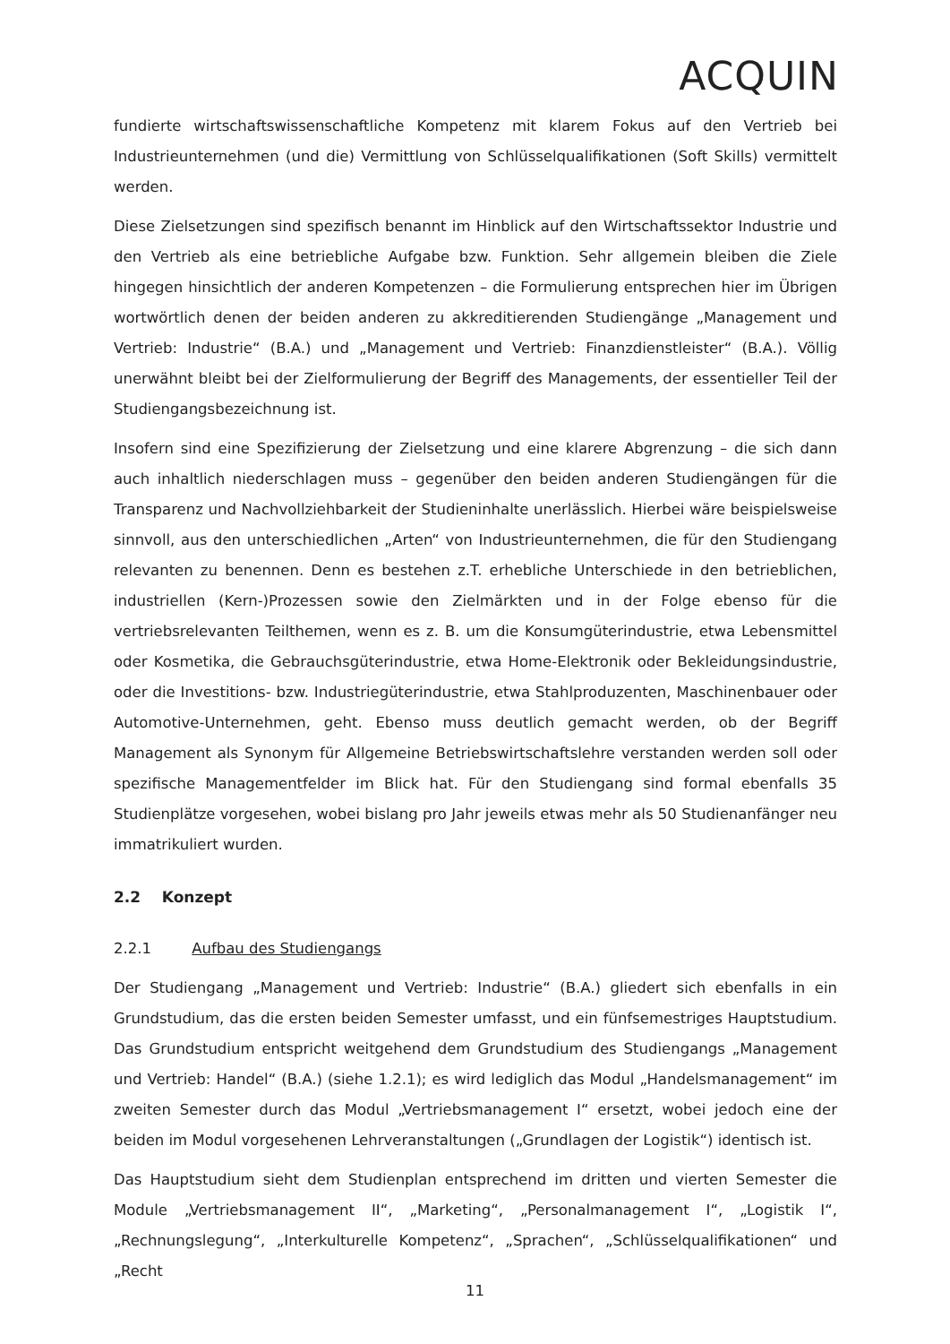ACQUIN
fundierte wirtschaftswissenschaftliche Kompetenz mit klarem Fokus auf den Vertrieb bei Industrieunternehmen (und die) Vermittlung von Schlüsselqualifikationen (Soft Skills) vermittelt werden.
Diese Zielsetzungen sind spezifisch benannt im Hinblick auf den Wirtschaftssektor Industrie und den Vertrieb als eine betriebliche Aufgabe bzw. Funktion. Sehr allgemein bleiben die Ziele hingegen hinsichtlich der anderen Kompetenzen – die Formulierung entsprechen hier im Übrigen wortwörtlich denen der beiden anderen zu akkreditierenden Studiengänge „Management und Vertrieb: Industrie“ (B.A.) und „Management und Vertrieb: Finanzdienstleister“ (B.A.). Völlig unerwähnt bleibt bei der Zielformulierung der Begriff des Managements, der essentieller Teil der Studiengangsbezeichnung ist.
Insofern sind eine Spezifizierung der Zielsetzung und eine klarere Abgrenzung – die sich dann auch inhaltlich niederschlagen muss – gegenüber den beiden anderen Studiengängen für die Transparenz und Nachvollziehbarkeit der Studieninhalte unerlässlich. Hierbei wäre beispielsweise sinnvoll, aus den unterschiedlichen „Arten“ von Industrieunternehmen, die für den Studiengang relevanten zu benennen. Denn es bestehen z.T. erhebliche Unterschiede in den betrieblichen, industriellen (Kern-)Prozessen sowie den Zielmärkten und in der Folge ebenso für die vertriebsrelevanten Teilthemen, wenn es z. B. um die Konsumgüterindustrie, etwa Lebensmittel oder Kosmetika, die Gebrauchsgüterindustrie, etwa Home-Elektronik oder Bekleidungsindustrie, oder die Investitions- bzw. Industriegüterindustrie, etwa Stahlproduzenten, Maschinenbauer oder Automotive-Unternehmen, geht. Ebenso muss deutlich gemacht werden, ob der Begriff Management als Synonym für Allgemeine Betriebswirtschaftslehre verstanden werden soll oder spezifische Managementfelder im Blick hat. Für den Studiengang sind formal ebenfalls 35 Studienplätze vorgesehen, wobei bislang pro Jahr jeweils etwas mehr als 50 Studienanfänger neu immatrikuliert wurden.
2.2 Konzept
2.2.1 Aufbau des Studiengangs
Der Studiengang „Management und Vertrieb: Industrie“ (B.A.) gliedert sich ebenfalls in ein Grundstudium, das die ersten beiden Semester umfasst, und ein fünfsemestriges Hauptstudium. Das Grundstudium entspricht weitgehend dem Grundstudium des Studiengangs „Management und Vertrieb: Handel“ (B.A.) (siehe 1.2.1); es wird lediglich das Modul „Handelsmanagement“ im zweiten Semester durch das Modul „Vertriebsmanagement I“ ersetzt, wobei jedoch eine der beiden im Modul vorgesehenen Lehrveranstaltungen („Grundlagen der Logistik“) identisch ist.
Das Hauptstudium sieht dem Studienplan entsprechend im dritten und vierten Semester die Module „Vertriebsmanagement II“, „Marketing“, „Personalmanagement I“, „Logistik I“, „Rechnungslegung“, „Interkulturelle Kompetenz“, „Sprachen“, „Schlüsselqualifikationen“ und „Recht
11